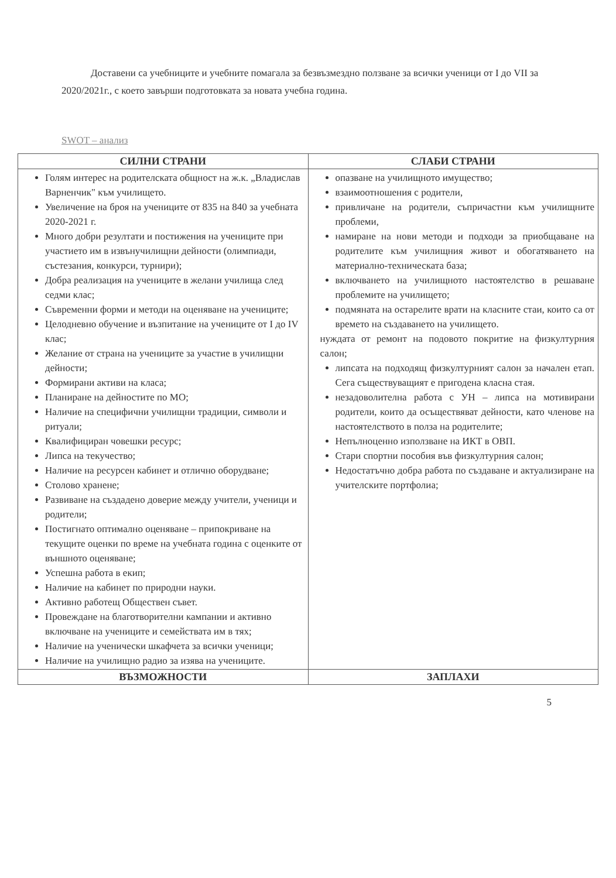Доставени са учебниците и учебните помагала за безвъзмездно ползване за всички ученици от I до VII за 2020/2021г., с което завърши подготовката за новата учебна година.
SWOT – анализ
| СИЛНИ СТРАНИ | СЛАБИ СТРАНИ |
| --- | --- |
| Голям интерес на родителската общност на ж.к. „Владислав Варненчик" към училището. Увеличение на броя на учениците от 835 на 840 за учебната 2020-2021 г. Много добри резултати и постижения на учениците при участието им в извънучилищни дейности (олимпиади, състезания, конкурси, турнири); Добра реализация на учениците в желани училища след седми клас; Съвременни форми и методи на оценяване на учениците; Целодневно обучение и възпитание на учениците от I до IV клас; Желание от страна на учениците за участие в училищни дейности; Формирани активи на класа; Планиране на дейностите по МО; Наличие на специфични училищни традиции, символи и ритуали; Квалифициран човешки ресурс; Липса на текучество; Наличие на ресурсен кабинет и отлично оборудване; Столово хранене; Развиване на създадено доверие между учители, ученици и родители; Постигнато оптимално оценяване – припокриване на текущите оценки по време на учебната година с оценките от външното оценяване; Успешна работа в екип; Наличие на кабинет по природни науки. Активно работещ Обществен съвет. Провеждане на благотворителни кампании и активно включване на учениците и семействата им в тях; Наличие на ученически шкафчета за всички ученици; Наличие на училищно радио за изява на учениците. | опазване на училищното имущество; взаимоотношения с родители, привличане на родители, съпричастни към училищните проблеми, намиране на нови методи и подходи за приобщаване на родителите към училищния живот и обогатяването на материално-техническата база; включването на училищното настоятелство в решаване проблемите на училището; подмяната на остарелите врати на класните стаи, които са от времето на създаването на училището. нуждата от ремонт на подовото покритие на физкултурния салон; липсата на подходящ физкултурният салон за начален етап. Сега съществуващият е пригодена класна стая. незадоволителна работа с УН – липса на мотивирани родители, които да осъществяват дейности, като членове на настоятелството в полза на родителите; Непълноценно използване на ИКТ в ОВП. Стари спортни пособия във физкултурния салон; Недостатъчно добра работа по създаване и актуализиране на учителските портфолиа; |
| ВЪЗМОЖНОСТИ | ЗАПЛАХИ |
5